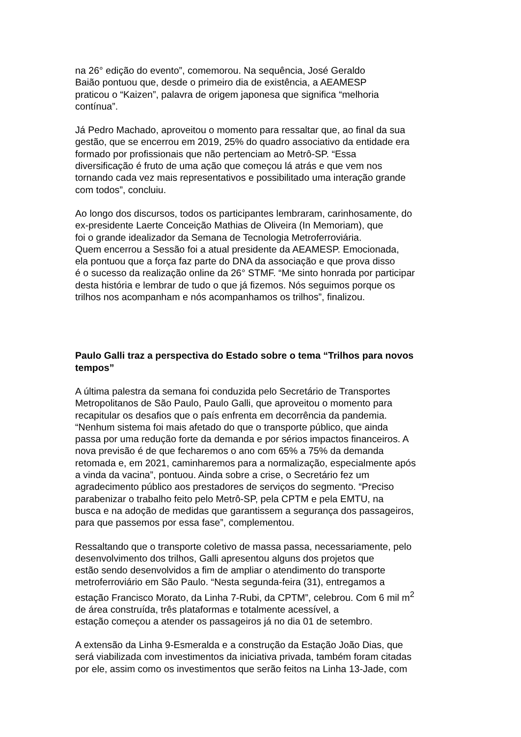na 26° edição do evento”, comemorou. Na sequência, José Geraldo
Baião pontuou que, desde o primeiro dia de existência, a AEAMESP
praticou o “Kaizen”, palavra de origem japonesa que significa “melhoria
contínua”.
Já Pedro Machado, aproveitou o momento para ressaltar que, ao final da sua
gestão, que se encerrou em 2019, 25% do quadro associativo da entidade era
formado por profissionais que não pertenciam ao Metrô-SP. “Essa
diversificação é fruto de uma ação que começou lá atrás e que vem nos
tornando cada vez mais representativos e possibilitado uma interação grande
com todos”, concluiu.
Ao longo dos discursos, todos os participantes lembraram, carinhosamente, do
ex-presidente Laerte Conceição Mathias de Oliveira (In Memoriam), que
foi o grande idealizador da Semana de Tecnologia Metroferroviária.
Quem encerrou a Sessão foi a atual presidente da AEAMESP. Emocionada,
ela pontuou que a força faz parte do DNA da associação e que prova disso
é o sucesso da realização online da 26° STMF. “Me sinto honrada por participar
desta história e lembrar de tudo o que já fizemos. Nós seguimos porque os
trilhos nos acompanham e nós acompanhamos os trilhos”, finalizou.
Paulo Galli traz a perspectiva do Estado sobre o tema “Trilhos para novos tempos”
A última palestra da semana foi conduzida pelo Secretário de Transportes
Metropolitanos de São Paulo, Paulo Galli, que aproveitou o momento para
recapitular os desafios que o país enfrenta em decorrência da pandemia.
“Nenhum sistema foi mais afetado do que o transporte público, que ainda
passa por uma redução forte da demanda e por sérios impactos financeiros. A
nova previsão é de que fecharemos o ano com 65% a 75% da demanda
retomada e, em 2021, caminharemos para a normalização, especialmente após
a vinda da vacina”, pontuou. Ainda sobre a crise, o Secretário fez um
agradecimento público aos prestadores de serviços do segmento. “Preciso
parabenizar o trabalho feito pelo Metrô-SP, pela CPTM e pela EMTU, na
busca e na adoção de medidas que garantissem a segurança dos passageiros,
para que passemos por essa fase”, complementou.
Ressaltando que o transporte coletivo de massa passa, necessariamente, pelo
desenvolvimento dos trilhos, Galli apresentou alguns dos projetos que
estão sendo desenvolvidos a fim de ampliar o atendimento do transporte
metroferroviário em São Paulo. “Nesta segunda-feira (31), entregamos a
estação Francisco Morato, da Linha 7-Rubi, da CPTM”, celebrou. Com 6 mil m<sup>2</sup>
de área construída, três plataformas e totalmente acessível, a
estação começou a atender os passageiros já no dia 01 de setembro.
A extensão da Linha 9-Esmeralda e a construção da Estação João Dias, que
será viabilizada com investimentos da iniciativa privada, também foram citadas
por ele, assim como os investimentos que serão feitos na Linha 13-Jade, com